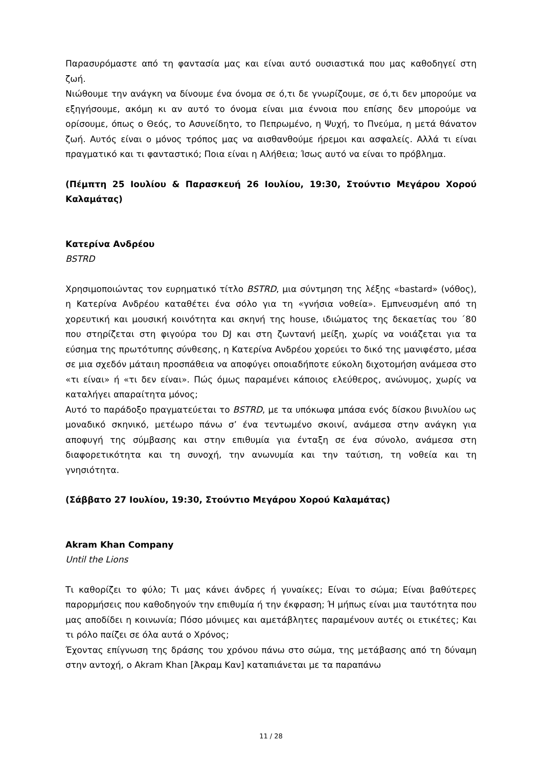Παρασυρόμαστε από τη φαντασία μας και είναι αυτό ουσιαστικά που μας καθοδηγεί στη ζωή.
Νιώθουμε την ανάγκη να δίνουμε ένα όνομα σε ό,τι δε γνωρίζουμε, σε ό,τι δεν μπορούμε να εξηγήσουμε, ακόμη κι αν αυτό το όνομα είναι μια έννοια που επίσης δεν μπορούμε να ορίσουμε, όπως ο Θεός, το Ασυνείδητο, το Πεπρωμένο, η Ψυχή, το Πνεύμα, η μετά θάνατον ζωή. Αυτός είναι ο μόνος τρόπος μας να αισθανθούμε ήρεμοι και ασφαλείς. Αλλά τι είναι πραγματικό και τι φανταστικό; Ποια είναι η Αλήθεια; Ίσως αυτό να είναι το πρόβλημα.
(Πέμπτη 25 Ιουλίου & Παρασκευή 26 Ιουλίου, 19:30, Στούντιο Μεγάρου Χορού Καλαμάτας)
Κατερίνα Ανδρέου
BSTRD
Χρησιμοποιώντας τον ευρηματικό τίτλο BSTRD, μια σύντμηση της λέξης «bastard» (νόθος), η Κατερίνα Ανδρέου καταθέτει ένα σόλο για τη «γνήσια νοθεία». Εμπνευσμένη από τη χορευτική και μουσική κοινότητα και σκηνή της house, ιδιώματος της δεκαετίας του ΄80 που στηρίζεται στη φιγούρα του DJ και στη ζωντανή μείξη, χωρίς να νοιάζεται για τα εύσημα της πρωτότυπης σύνθεσης, η Κατερίνα Ανδρέου χορεύει το δικό της μανιφέστο, μέσα σε μια σχεδόν μάταιη προσπάθεια να αποφύγει οποιαδήποτε εύκολη διχοτομήση ανάμεσα στο «τι είναι» ή «τι δεν είναι». Πώς όμως παραμένει κάποιος ελεύθερος, ανώνυμος, χωρίς να καταλήγει απαραίτητα μόνος;
Αυτό το παράδοξο πραγματεύεται το BSTRD, με τα υπόκωφα μπάσα ενός δίσκου βινυλίου ως μοναδικό σκηνικό, μετέωρο πάνω σ’ ένα τεντωμένο σκοινί, ανάμεσα στην ανάγκη για αποφυγή της σύμβασης και στην επιθυμία για ένταξη σε ένα σύνολο, ανάμεσα στη διαφορετικότητα και τη συνοχή, την ανωνυμία και την ταύτιση, τη νοθεία και τη γνησιότητα.
(Σάββατο 27 Ιουλίου, 19:30, Στούντιο Μεγάρου Χορού Καλαμάτας)
Akram Khan Company
Until the Lions
Τι καθορίζει το φύλο; Τι μας κάνει άνδρες ή γυναίκες; Είναι το σώμα; Είναι βαθύτερες παρορμήσεις που καθοδηγούν την επιθυμία ή την έκφραση; Ή μήπως είναι μια ταυτότητα που μας αποδίδει η κοινωνία; Πόσο μόνιμες και αμετάβλητες παραμένουν αυτές οι ετικέτες; Και τι ρόλο παίζει σε όλα αυτά ο Χρόνος;
Έχοντας επίγνωση της δράσης του χρόνου πάνω στο σώμα, της μετάβασης από τη δύναμη στην αντοχή, ο Akram Khan [Άκραμ Καν] καταπιάνεται με τα παραπάνω
11 / 28